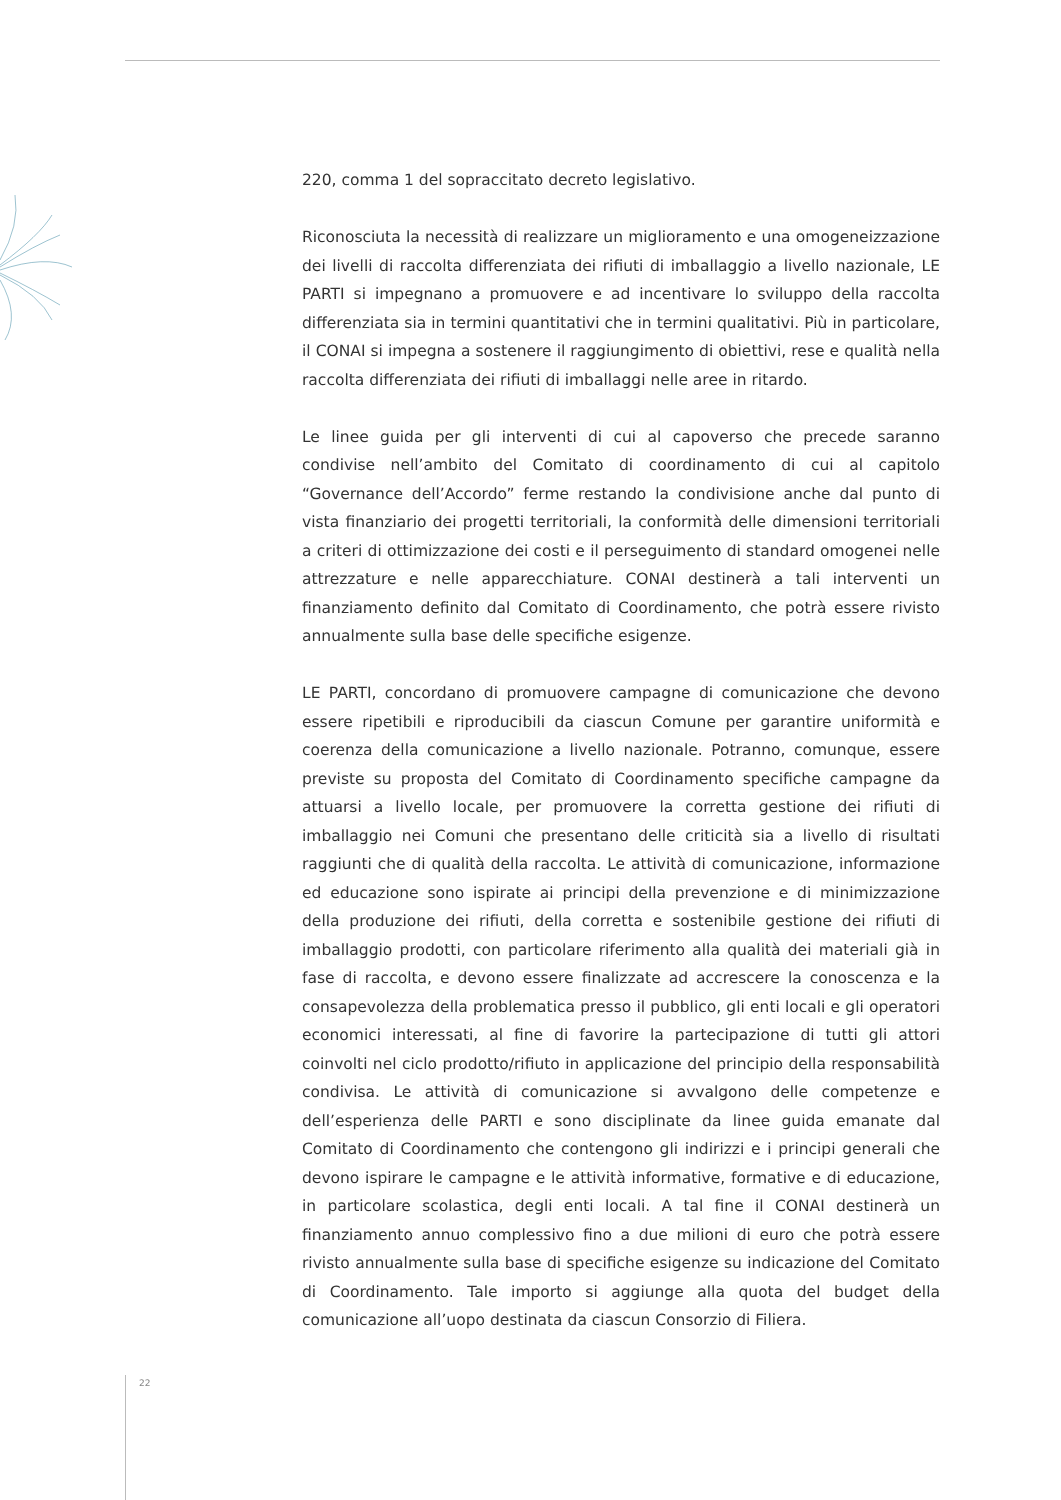220, comma 1 del sopraccitato decreto legislativo.
Riconosciuta la necessità di realizzare un miglioramento e una omogeneizzazione dei livelli di raccolta differenziata dei rifiuti di imballaggio a livello nazionale, LE PARTI si impegnano a promuovere e ad incentivare lo sviluppo della raccolta differenziata sia in termini quantitativi che in termini qualitativi. Più in particolare, il CONAI si impegna a sostenere il raggiungimento di obiettivi, rese e qualità nella raccolta differenziata dei rifiuti di imballaggi nelle aree in ritardo.
Le linee guida per gli interventi di cui al capoverso che precede saranno condivise nell’ambito del Comitato di coordinamento di cui al capitolo “Governance dell’Accordo” ferme restando la condivisione anche dal punto di vista finanziario dei progetti territoriali, la conformità delle dimensioni territoriali a criteri di ottimizzazione dei costi e il perseguimento di standard omogenei nelle attrezzature e nelle apparecchiature. CONAI destinerà a tali interventi un finanziamento definito dal Comitato di Coordinamento, che potrà essere rivisto annualmente sulla base delle specifiche esigenze.
LE PARTI, concordano di promuovere campagne di comunicazione che devono essere ripetibili e riproducibili da ciascun Comune per garantire uniformità e coerenza della comunicazione a livello nazionale. Potranno, comunque, essere previste su proposta del Comitato di Coordinamento specifiche campagne da attuarsi a livello locale, per promuovere la corretta gestione dei rifiuti di imballaggio nei Comuni che presentano delle criticità sia a livello di risultati raggiunti che di qualità della raccolta. Le attività di comunicazione, informazione ed educazione sono ispirate ai principi della prevenzione e di minimizzazione della produzione dei rifiuti, della corretta e sostenibile gestione dei rifiuti di imballaggio prodotti, con particolare riferimento alla qualità dei materiali già in fase di raccolta, e devono essere finalizzate ad accrescere la conoscenza e la consapevolezza della problematica presso il pubblico, gli enti locali e gli operatori economici interessati, al fine di favorire la partecipazione di tutti gli attori coinvolti nel ciclo prodotto/rifiuto in applicazione del principio della responsabilità condivisa. Le attività di comunicazione si avvalgono delle competenze e dell’esperienza delle PARTI e sono disciplinate da linee guida emanate dal Comitato di Coordinamento che contengono gli indirizzi e i principi generali che devono ispirare le campagne e le attività informative, formative e di educazione, in particolare scolastica, degli enti locali. A tal fine il CONAI destinerà un finanziamento annuo complessivo fino a due milioni di euro che potrà essere rivisto annualmente sulla base di specifiche esigenze su indicazione del Comitato di Coordinamento. Tale importo si aggiunge alla quota del budget della comunicazione all’uopo destinata da ciascun Consorzio di Filiera.
22